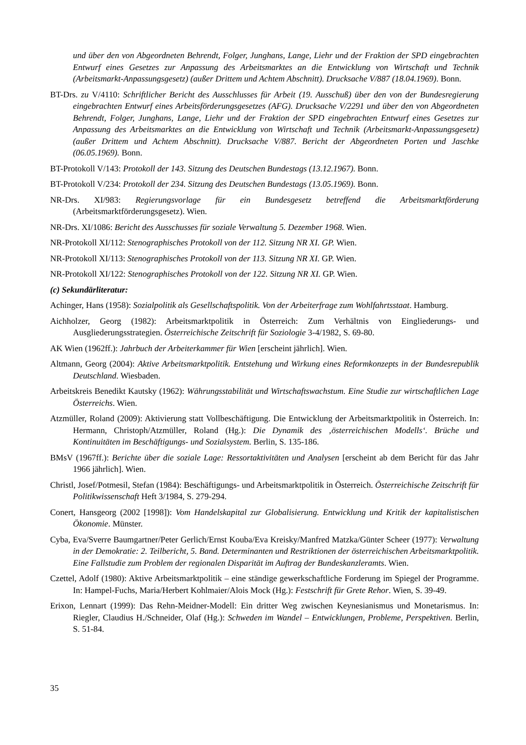und über den von Abgeordneten Behrendt, Folger, Junghans, Lange, Liehr und der Fraktion der SPD eingebrachten Entwurf eines Gesetzes zur Anpassung des Arbeitsmarktes an die Entwicklung von Wirtschaft und Technik (Arbeitsmarkt-Anpassungsgesetz) (außer Drittem und Achtem Abschnitt). Drucksache V/887 (18.04.1969). Bonn.
BT-Drs. zu V/4110: Schriftlicher Bericht des Ausschlusses für Arbeit (19. Ausschuß) über den von der Bundesregierung eingebrachten Entwurf eines Arbeitsförderungsgesetzes (AFG). Drucksache V/2291 und über den von Abgeordneten Behrendt, Folger, Junghans, Lange, Liehr und der Fraktion der SPD eingebrachten Entwurf eines Gesetzes zur Anpassung des Arbeitsmarktes an die Entwicklung von Wirtschaft und Technik (Arbeitsmarkt-Anpassungsgesetz) (außer Drittem und Achtem Abschnitt). Drucksache V/887. Bericht der Abgeordneten Porten und Jaschke (06.05.1969). Bonn.
BT-Protokoll V/143: Protokoll der 143. Sitzung des Deutschen Bundestags (13.12.1967). Bonn.
BT-Protokoll V/234: Protokoll der 234. Sitzung des Deutschen Bundestags (13.05.1969). Bonn.
NR-Drs. XI/983: Regierungsvorlage für ein Bundesgesetz betreffend die Arbeitsmarktförderung (Arbeitsmarktförderungsgesetz). Wien.
NR-Drs. XI/1086: Bericht des Ausschusses für soziale Verwaltung 5. Dezember 1968. Wien.
NR-Protokoll XI/112: Stenographisches Protokoll von der 112. Sitzung NR XI. GP. Wien.
NR-Protokoll XI/113: Stenographisches Protokoll von der 113. Sitzung NR XI. GP. Wien.
NR-Protokoll XI/122: Stenographisches Protokoll von der 122. Sitzung NR XI. GP. Wien.
(c) Sekundärliteratur:
Achinger, Hans (1958): Sozialpolitik als Gesellschaftspolitik. Von der Arbeiterfrage zum Wohlfahrtsstaat. Hamburg.
Aichholzer, Georg (1982): Arbeitsmarktpolitik in Österreich: Zum Verhältnis von Eingliederungs- und Ausgliederungsstrategien. Österreichische Zeitschrift für Soziologie 3-4/1982, S. 69-80.
AK Wien (1962ff.): Jahrbuch der Arbeiterkammer für Wien [erscheint jährlich]. Wien.
Altmann, Georg (2004): Aktive Arbeitsmarktpolitik. Entstehung und Wirkung eines Reformkonzepts in der Bundesrepublik Deutschland. Wiesbaden.
Arbeitskreis Benedikt Kautsky (1962): Währungsstabilität und Wirtschaftswachstum. Eine Studie zur wirtschaftlichen Lage Österreichs. Wien.
Atzmüller, Roland (2009): Aktivierung statt Vollbeschäftigung. Die Entwicklung der Arbeitsmarktpolitik in Österreich. In: Hermann, Christoph/Atzmüller, Roland (Hg.): Die Dynamik des ‚österreichischen Modells‘. Brüche und Kontinuitäten im Beschäftigungs- und Sozialsystem. Berlin, S. 135-186.
BMsV (1967ff.): Berichte über die soziale Lage: Ressortaktivitäten und Analysen [erscheint ab dem Bericht für das Jahr 1966 jährlich]. Wien.
Christl, Josef/Potmesil, Stefan (1984): Beschäftigungs- und Arbeitsmarktpolitik in Österreich. Österreichische Zeitschrift für Politikwissenschaft Heft 3/1984, S. 279-294.
Conert, Hansgeorg (2002 [1998]): Vom Handelskapital zur Globalisierung. Entwicklung und Kritik der kapitalistischen Ökonomie. Münster.
Cyba, Eva/Sverre Baumgartner/Peter Gerlich/Ernst Kouba/Eva Kreisky/Manfred Matzka/Günter Scheer (1977): Verwaltung in der Demokratie: 2. Teilbericht, 5. Band. Determinanten und Restriktionen der österreichischen Arbeitsmarktpolitik. Eine Fallstudie zum Problem der regionalen Disparität im Auftrag der Bundeskanzleramts. Wien.
Czettel, Adolf (1980): Aktive Arbeitsmarktpolitik – eine ständige gewerkschaftliche Forderung im Spiegel der Programme. In: Hampel-Fuchs, Maria/Herbert Kohlmaier/Alois Mock (Hg.): Festschrift für Grete Rehor. Wien, S. 39-49.
Erixon, Lennart (1999): Das Rehn-Meidner-Modell: Ein dritter Weg zwischen Keynesianismus und Monetarismus. In: Riegler, Claudius H./Schneider, Olaf (Hg.): Schweden im Wandel – Entwicklungen, Probleme, Perspektiven. Berlin, S. 51-84.
35